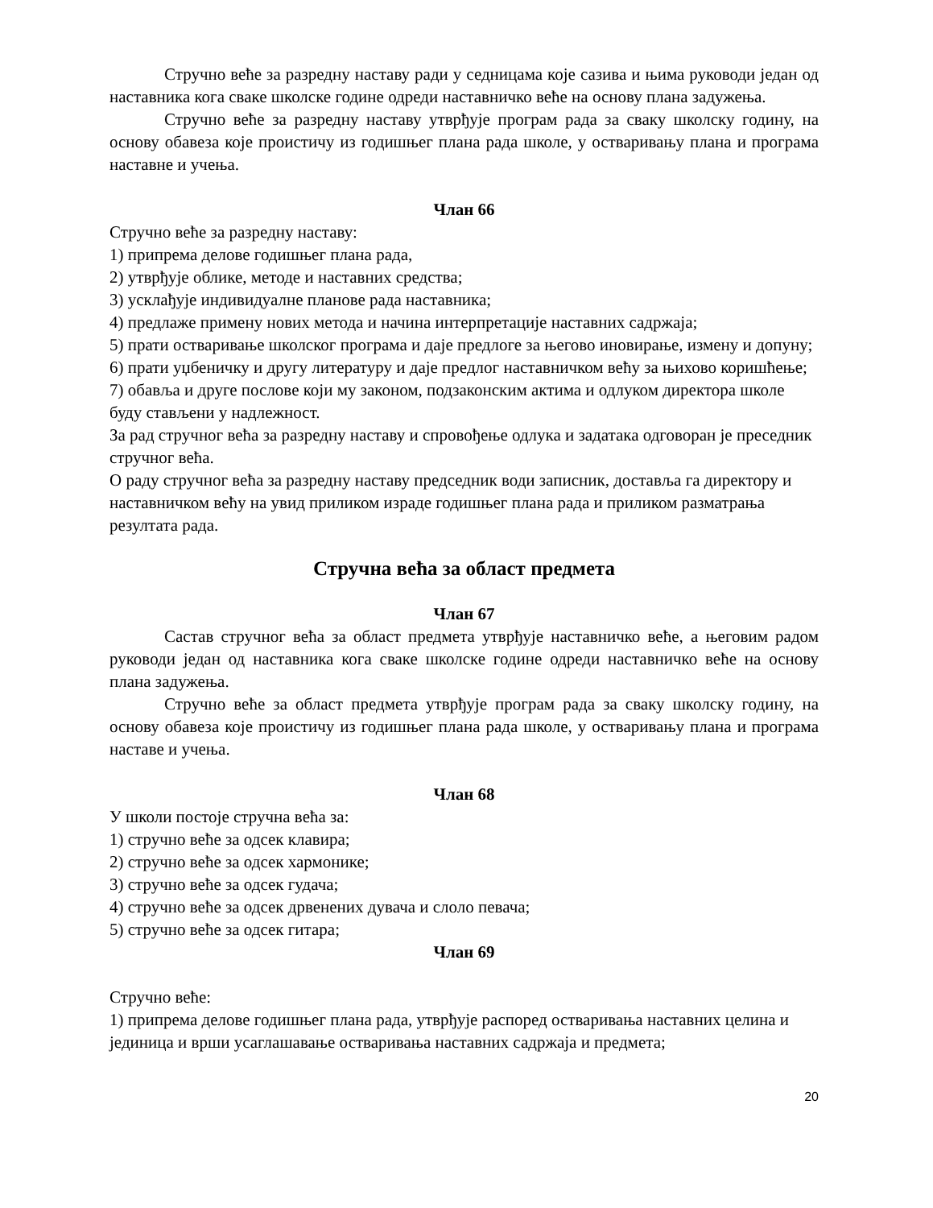Стручно веће за разредну наставу ради у седницама које сазива и њима руководи један од наставника кога сваке школске године одреди наставничко веће на основу плана задужења.
Стручно веће за разредну наставу утврђује програм рада за сваку школску годину, на основу обавеза које проистичу из годишњег плана рада школе, у остваривању плана и програма наставне и учења.
Члан 66
Стручно веће за разредну наставу:
1) припрема делове годишњег плана рада,
2) утврђује облике, методе и наставних средства;
3) усклађује индивидуалне планове рада наставника;
4) предлаже примену нових метода и начина интерпретације наставних садржаја;
5) прати остваривање школског програма и даје предлоге за његово иновирање, измену и допуну;
6) прати уџбеничку и другу литературу и даје предлог наставничком већу за њихово коришћење;
7) обавља и друге послове који му законом, подзаконским актима и одлуком директора школе буду стављени у надлежност.
За рад стручног већа за разредну наставу и спровођење одлука и задатака одговоран је преседник стручног већа.
О раду стручног већа за разредну наставу председник води записник, доставља га директору и наставничком већу на увид приликом израде годишњег плана рада и приликом разматрања резултата рада.
Стручна већа за област предмета
Члан 67
Састав стручног већа за област предмета утврђује наставничко веће, а његовим радом руководи један од наставника кога сваке школске године одреди наставничко веће на основу плана задужења.
Стручно веће за област предмета утврђује програм рада за сваку школску годину, на основу обавеза које проистичу из годишњег плана рада школе, у остваривању плана и програма наставе и учења.
Члан 68
У школи постоје стручна већа за:
1) стручно веће за одсек клавира;
2) стручно веће за одсек хармонике;
3) стручно веће за одсек гудача;
4) стручно веће за одсек дрвенених дувача и слоло певача;
5) стручно веће за одсек гитара;
Члан 69
Стручно веће:
1) припрема делове годишњег плана рада, утврђује распоред остваривања наставних целина и јединица и врши усаглашавање остваривања наставних садржаја и предмета;
20